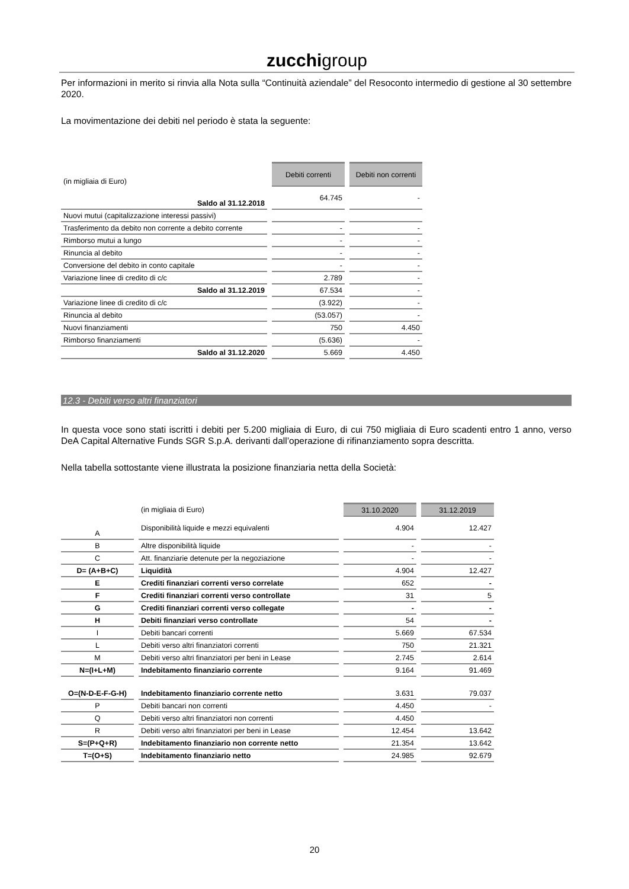zucchigroup
Per informazioni in merito si rinvia alla Nota sulla “Continuità aziendale” del Resoconto intermedio di gestione al 30 settembre 2020.
La movimentazione dei debiti nel periodo è stata la seguente:
| (in migliaia di Euro) | Debiti correnti | Debiti non correnti |
| Saldo al 31.12.2018 | 64.745 | - |
| Nuovi mutui (capitalizzazione interessi passivi) | | |
| Trasferimento da debito non corrente a debito corrente | - | - |
| Rimborso mutui a lungo | - | - |
| Rinuncia al debito | - | - |
| Conversione del debito in conto capitale | - | - |
| Variazione linee di credito di c/c | 2.789 | - |
| Saldo al 31.12.2019 | 67.534 | - |
| Variazione linee di credito di c/c | (3.922) | - |
| Rinuncia al debito | (53.057) | - |
| Nuovi finanziamenti | 750 | 4.450 |
| Rimborso finanziamenti | (5.636) | - |
| Saldo al 31.12.2020 | 5.669 | 4.450 |
12.3 - Debiti verso altri finanziatori
In questa voce sono stati iscritti i debiti per 5.200 migliaia di Euro, di cui 750 migliaia di Euro scadenti entro 1 anno, verso DeA Capital Alternative Funds SGR S.p.A. derivanti dall’operazione di rifinanziamento sopra descritta.
Nella tabella sottostante viene illustrata la posizione finanziaria netta della Società:
| | (in migliaia di Euro) | 31.10.2020 | 31.12.2019 |
| A | Disponibilità liquide e mezzi equivalenti | 4.904 | 12.427 |
| B | Altre disponibilità liquide | - | - |
| C | Att. finanziarie detenute per la negoziazione | - | - |
| D= (A+B+C) | Liquidità | 4.904 | 12.427 |
| E | Crediti finanziari correnti verso correlate | 652 | - |
| F | Crediti finanziari correnti verso controllate | 31 | 5 |
| G | Crediti finanziari correnti verso collegate | - | - |
| H | Debiti finanziari verso controllate | 54 | - |
| I | Debiti bancari correnti | 5.669 | 67.534 |
| L | Debiti verso altri finanziatori correnti | 750 | 21.321 |
| M | Debiti verso altri finanziatori per beni in Lease | 2.745 | 2.614 |
| N=(I+L+M) | Indebitamento finanziario corrente | 9.164 | 91.469 |
| O=(N-D-E-F-G-H) | Indebitamento finanziario corrente netto | 3.631 | 79.037 |
| P | Debiti bancari non correnti | 4.450 | - |
| Q | Debiti verso altri finanziatori non correnti | 4.450 | |
| R | Debiti verso altri finanziatori per beni in Lease | 12.454 | 13.642 |
| S=(P+Q+R) | Indebitamento finanziario non corrente netto | 21.354 | 13.642 |
| T=(O+S) | Indebitamento finanziario netto | 24.985 | 92.679 |
20